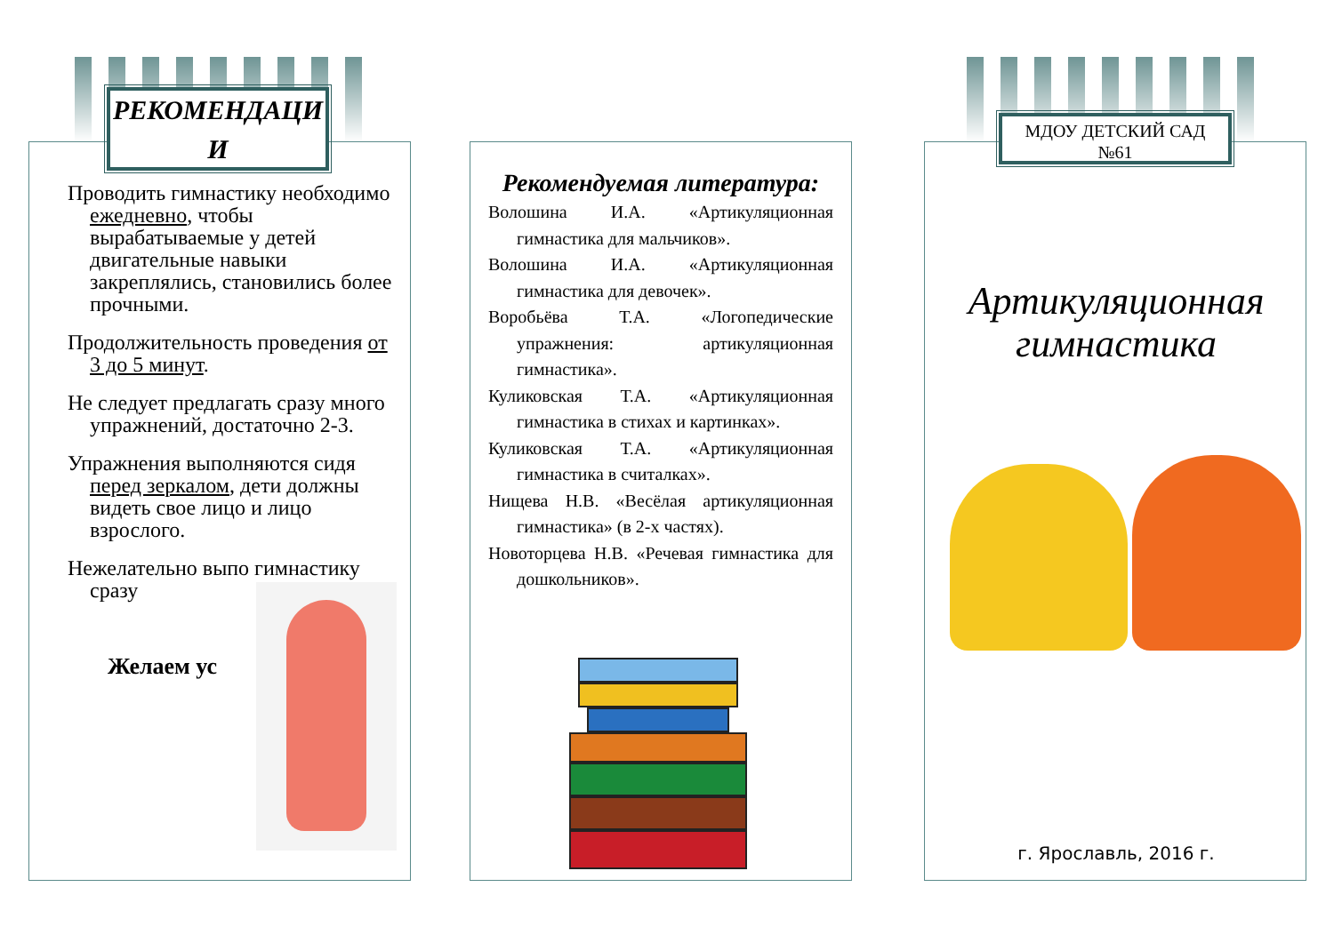РЕКОМЕНДАЦИ И
Проводить гимнастику необходимо ежедневно, чтобы вырабатываемые у детей двигательные навыки закреплялись, становились более прочными.
Продолжительность проведения от 3 до 5 минут.
Не следует предлагать сразу много упражнений, достаточно 2-3.
Упражнения выполняются сидя перед зеркалом, дети должны видеть свое лицо и лицо взрослого.
Нежелательно выпо гимнастику сразу
Желаем ус
Рекомендуемая литература:
Волошина И.А. «Артикуляционная гимнастика для мальчиков».
Волошина И.А. «Артикуляционная гимнастика для девочек».
Воробьёва Т.А. «Логопедические упражнения: артикуляционная гимнастика».
Куликовская Т.А. «Артикуляционная гимнастика в стихах и картинках».
Куликовская Т.А. «Артикуляционная гимнастика в считалках».
Нищева Н.В. «Весёлая артикуляционная гимнастика» (в 2-х частях).
Новоторцева Н.В. «Речевая гимнастика для дошкольников».
МДОУ ДЕТСКИЙ САД
№61
Артикуляционная гимнастика
г. Ярославль, 2016 г.